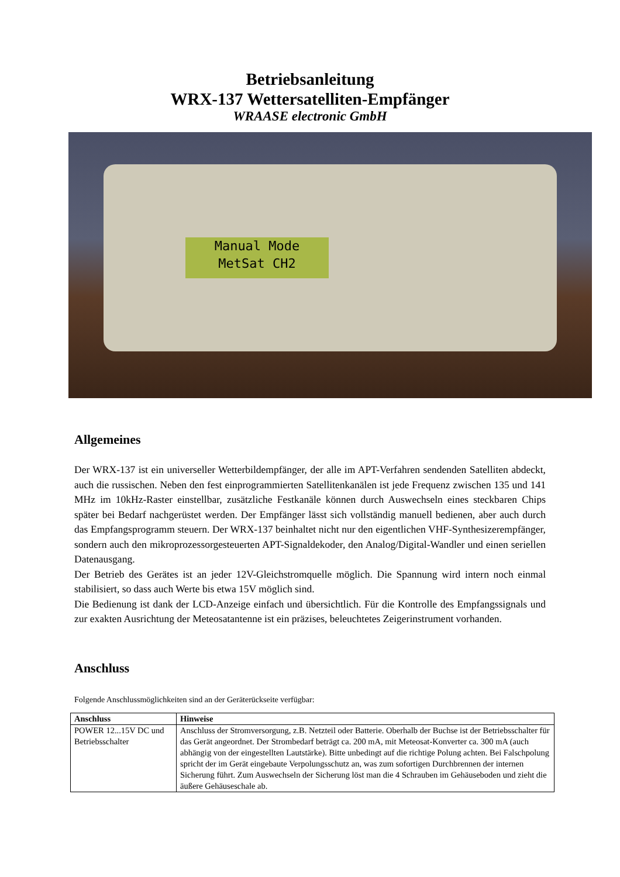Betriebsanleitung
WRX-137 Wettersatelliten-Empfänger
WRAASE electronic GmbH
Manual Mode
MetSat CH2
Allgemeines
Der WRX-137 ist ein universeller Wetterbildempfänger, der alle im APT-Verfahren sendenden Satelliten abdeckt, auch die russischen. Neben den fest einprogrammierten Satellitenkanälen ist jede Frequenz zwischen 135 und 141 MHz im 10kHz-Raster einstellbar, zusätzliche Festkanäle können durch Auswechseln eines steckbaren Chips später bei Bedarf nachgerüstet werden. Der Empfänger lässt sich vollständig manuell bedienen, aber auch durch das Empfangsprogramm steuern. Der WRX-137 beinhaltet nicht nur den eigentlichen VHF-Synthesizerempfänger, sondern auch den mikroprozessorgesteuerten APT-Signaldekoder, den Analog/Digital-Wandler und einen seriellen Datenausgang.
Der Betrieb des Gerätes ist an jeder 12V-Gleichstromquelle möglich. Die Spannung wird intern noch einmal stabilisiert, so dass auch Werte bis etwa 15V möglich sind.
Die Bedienung ist dank der LCD-Anzeige einfach und übersichtlich. Für die Kontrolle des Empfangssignals und zur exakten Ausrichtung der Meteosatantenne ist ein präzises, beleuchtetes Zeigerinstrument vorhanden.
Anschluss
Folgende Anschlussmöglichkeiten sind an der Geräterückseite verfügbar:
| Anschluss | Hinweise |
| --- | --- |
| POWER 12...15V DC und Betriebsschalter | Anschluss der Stromversorgung, z.B. Netzteil oder Batterie. Oberhalb der Buchse ist der Betriebsschalter für das Gerät angeordnet. Der Strombedarf beträgt ca. 200 mA, mit Meteosat-Konverter ca. 300 mA (auch abhängig von der eingestellten Lautstärke). Bitte unbedingt auf die richtige Polung achten. Bei Falschpolung spricht der im Gerät eingebaute Verpolungsschutz an, was zum sofortigen Durchbrennen der internen Sicherung führt. Zum Auswechseln der Sicherung löst man die 4 Schrauben im Gehäuseboden und zieht die äußere Gehäuseschale ab. |